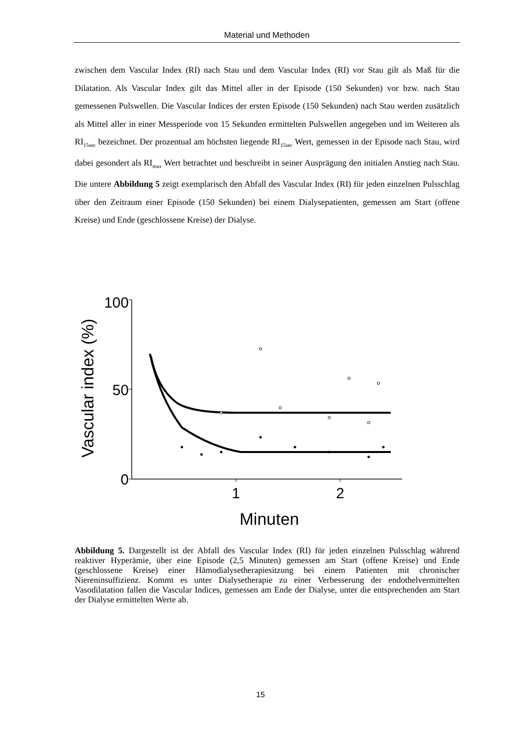Material und Methoden
zwischen dem Vascular Index (RI) nach Stau und dem Vascular Index (RI) vor Stau gilt als Maß für die Dilatation. Als Vascular Index gilt das Mittel aller in der Episode (150 Sekunden) vor bzw. nach Stau gemessenen Pulswellen. Die Vascular Indices der ersten Episode (150 Sekunden) nach Stau werden zusätzlich als Mittel aller in einer Messperiode von 15 Sekunden ermittelten Pulswellen angegeben und im Weiteren als RI<sub>15sec</sub> bezeichnet. Der prozentual am höchsten liegende RI<sub>15sec</sub> Wert, gemessen in der Episode nach Stau, wird dabei gesondert als RI<sub>max</sub> Wert betrachtet und beschreibt in seiner Ausprägung den initialen Anstieg nach Stau. Die untere Abbildung 5 zeigt exemplarisch den Abfall des Vascular Index (RI) für jeden einzelnen Pulsschlag über den Zeitraum einer Episode (150 Sekunden) bei einem Dialysepatienten, gemessen am Start (offene Kreise) und Ende (geschlossene Kreise) der Dialyse.
100
50
0
1
2
Minuten
Vascular index (%)
Abbildung 5. Dargestellt ist der Abfall des Vascular Index (RI) für jeden einzelnen Pulsschlag während reaktiver Hyperämie, über eine Episode (2,5 Minuten) gemessen am Start (offene Kreise) und Ende (geschlossene Kreise) einer Hämodialysetherapiesitzung bei einem Patienten mit chronischer Niereninsuffizienz. Kommt es unter Dialysetherapie zu einer Verbesserung der endothelvermittelten Vasodilatation fallen die Vascular Indices, gemessen am Ende der Dialyse, unter die entsprechenden am Start der Dialyse ermittelten Werte ab.
15